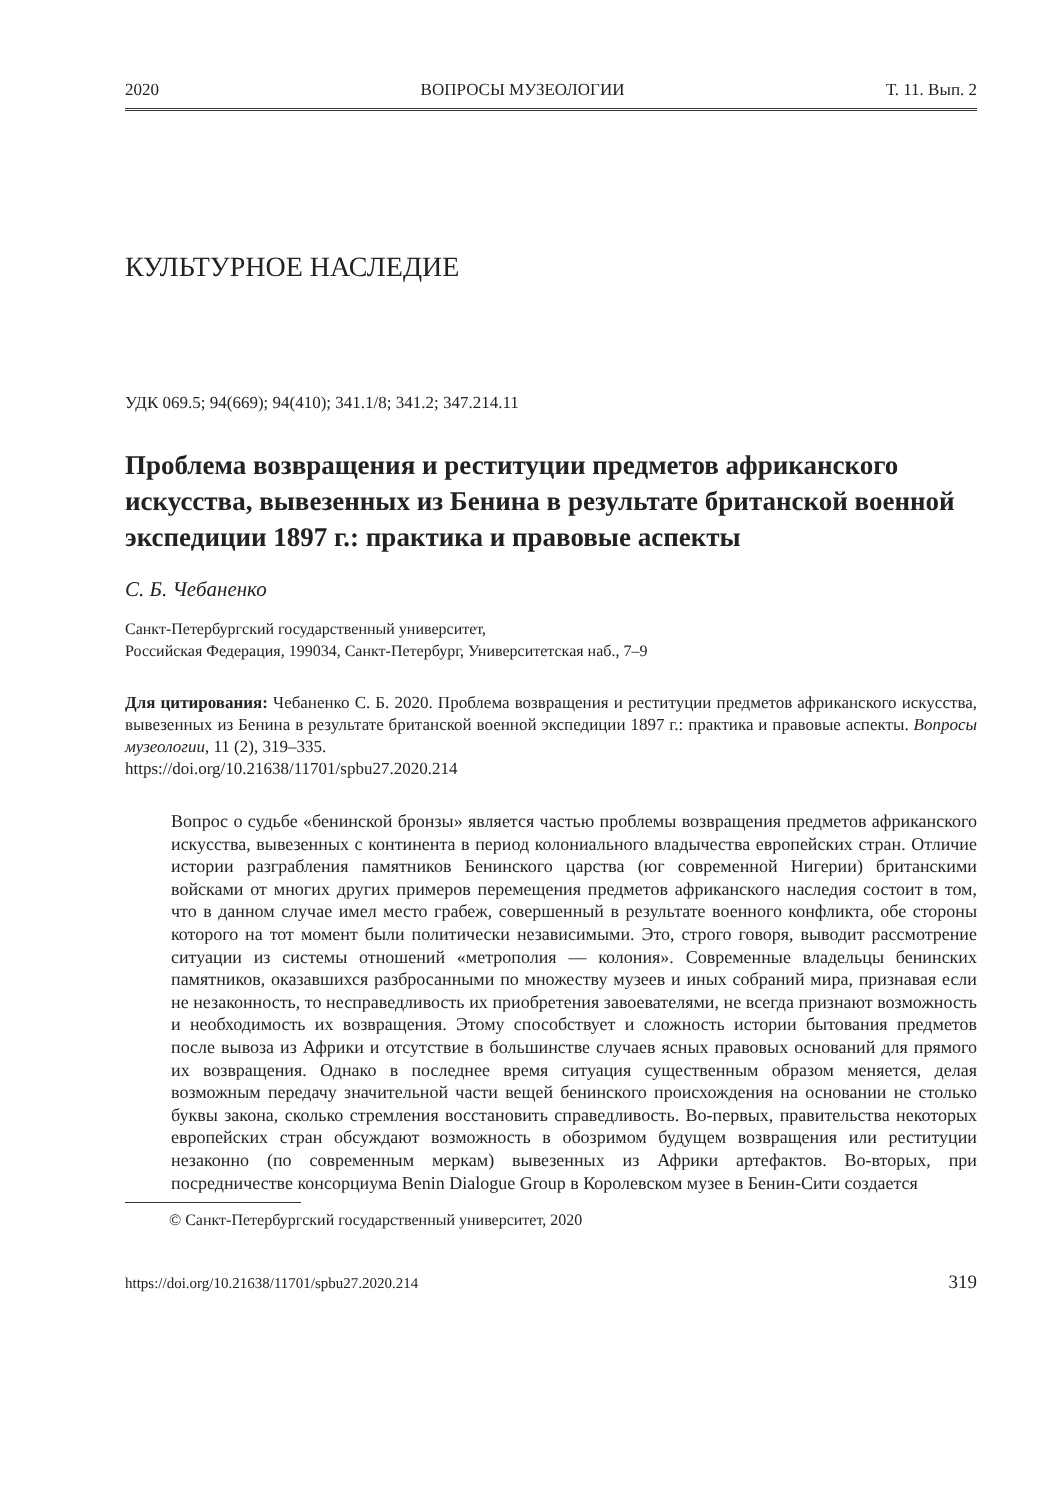2020 ВОПРОСЫ МУЗЕОЛОГИИ Т. 11. Вып. 2
КУЛЬТУРНОЕ НАСЛЕДИЕ
УДК 069.5; 94(669); 94(410); 341.1/8; 341.2; 347.214.11
Проблема возвращения и реституции предметов африканского искусства, вывезенных из Бенина в результате британской военной экспедиции 1897 г.: практика и правовые аспекты
С. Б. Чебаненко
Санкт-Петербургский государственный университет,
Российская Федерация, 199034, Санкт-Петербург, Университетская наб., 7–9
Для цитирования: Чебаненко С. Б. 2020. Проблема возвращения и реституции предметов африканского искусства, вывезенных из Бенина в результате британской военной экспедиции 1897 г.: практика и правовые аспекты. Вопросы музеологии, 11 (2), 319–335.
https://doi.org/10.21638/11701/spbu27.2020.214
Вопрос о судьбе «бенинской бронзы» является частью проблемы возвращения предметов африканского искусства, вывезенных с континента в период колониального владычества европейских стран. Отличие истории разграбления памятников Бенинского царства (юг современной Нигерии) британскими войсками от многих других примеров перемещения предметов африканского наследия состоит в том, что в данном случае имел место грабеж, совершенный в результате военного конфликта, обе стороны которого на тот момент были политически независимыми. Это, строго говоря, выводит рассмотрение ситуации из системы отношений «метрополия — колония». Современные владельцы бенинских памятников, оказавшихся разбросанными по множеству музеев и иных собраний мира, признавая если не незаконность, то несправедливость их приобретения завоевателями, не всегда признают возможность и необходимость их возвращения. Этому способствует и сложность истории бытования предметов после вывоза из Африки и отсутствие в большинстве случаев ясных правовых оснований для прямого их возвращения. Однако в последнее время ситуация существенным образом меняется, делая возможным передачу значительной части вещей бенинского происхождения на основании не столько буквы закона, сколько стремления восстановить справедливость. Во-первых, правительства некоторых европейских стран обсуждают возможность в обозримом будущем возвращения или реституции незаконно (по современным меркам) вывезенных из Африки артефактов. Во-вторых, при посредничестве консорциума Benin Dialogue Group в Королевском музее в Бенин-Сити создается
© Санкт-Петербургский государственный университет, 2020
https://doi.org/10.21638/11701/spbu27.2020.214 319